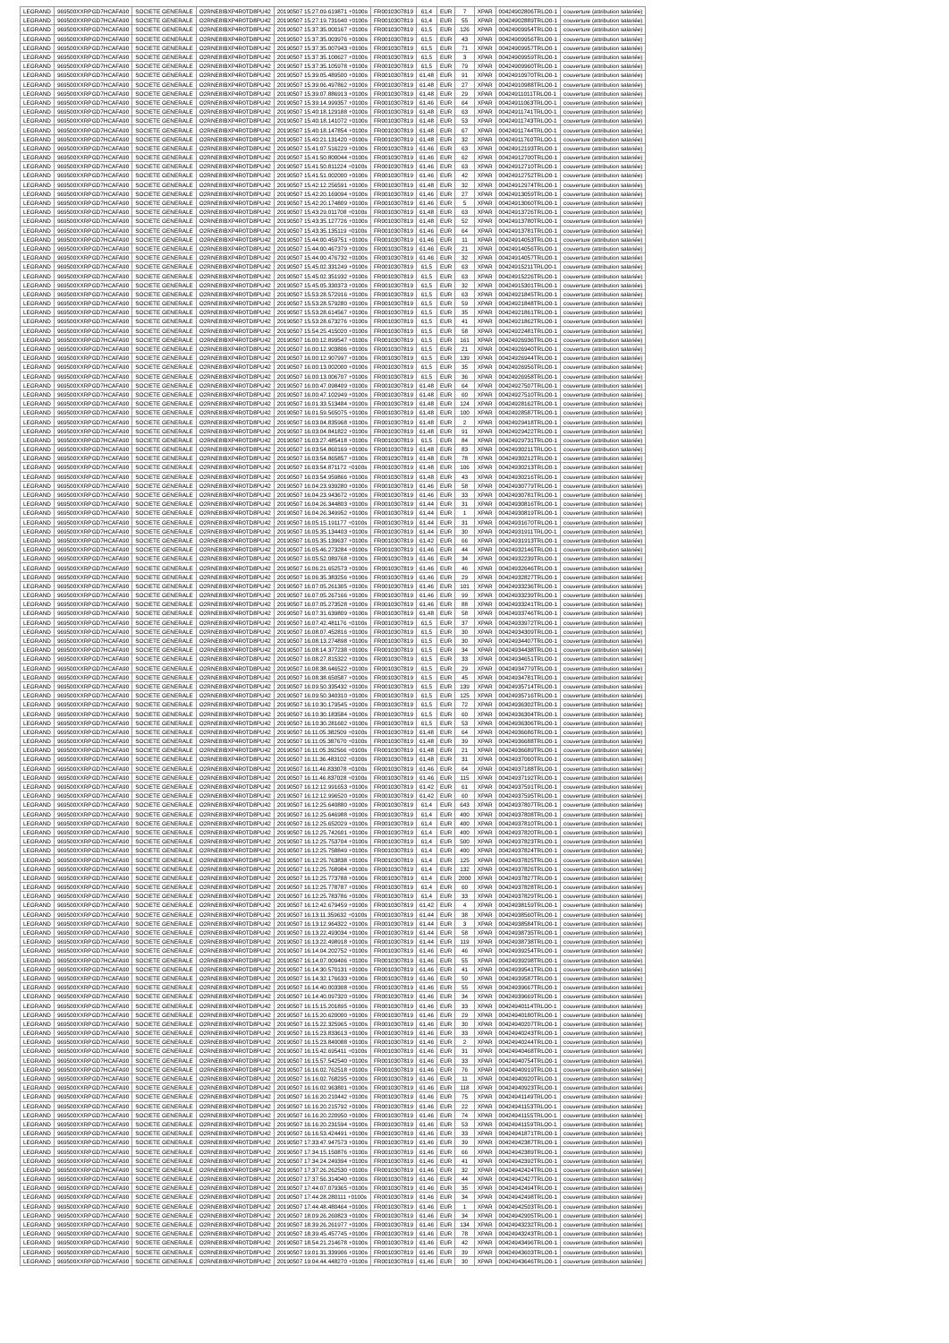| LEGRAND | 969500XXRPGD7HCAFA90 | SOCIETE GENERALE | O2RNE8IBXP4R0TD8PU42 | 20190507 15:27:09.619871 +0100s | FR0010307819 | 61,4 | EUR | 7 | XPAR | 00424902806TRLO0-1 | couverture (attribution salariée) |
| LEGRAND | 969500XXRPGD7HCAFA90 | SOCIETE GENERALE | O2RNE8IBXP4R0TD8PU42 | 20190507 15:27:19.731640 +0100s | FR0010307819 | 61,4 | EUR | 55 | XPAR | 00424902889TRLO0-1 | couverture (attribution salariée) |
| LEGRAND | 969500XXRPGD7HCAFA90 | SOCIETE GENERALE | O2RNE8IBXP4R0TD8PU42 | 20190507 15:37:35.000167 +0100s | FR0010307819 | 61,5 | EUR | 126 | XPAR | 00424909954TRLO0-1 | couverture (attribution salariée) |
| LEGRAND | 969500XXRPGD7HCAFA90 | SOCIETE GENERALE | O2RNE8IBXP4R0TD8PU42 | 20190507 15:37:35.003976 +0100s | FR0010307819 | 61,5 | EUR | 43 | XPAR | 00424909956TRLO0-1 | couverture (attribution salariée) |
| LEGRAND | 969500XXRPGD7HCAFA90 | SOCIETE GENERALE | O2RNE8IBXP4R0TD8PU42 | 20190507 15:37:35.007943 +0100s | FR0010307819 | 61,5 | EUR | 71 | XPAR | 00424909957TRLO0-1 | couverture (attribution salariée) |
| LEGRAND | 969500XXRPGD7HCAFA90 | SOCIETE GENERALE | O2RNE8IBXP4R0TD8PU42 | 20190507 15:37:35.100627 +0100s | FR0010307819 | 61,5 | EUR | 3 | XPAR | 00424909959TRLO0-1 | couverture (attribution salariée) |
| LEGRAND | 969500XXRPGD7HCAFA90 | SOCIETE GENERALE | O2RNE8IBXP4R0TD8PU42 | 20190507 15:37:35.105978 +0100s | FR0010307819 | 61,5 | EUR | 79 | XPAR | 00424909960TRLO0-1 | couverture (attribution salariée) |
| LEGRAND | 969500XXRPGD7HCAFA90 | SOCIETE GENERALE | O2RNE8IBXP4R0TD8PU42 | 20190507 15:39:05.489500 +0100s | FR0010307819 | 61,48 | EUR | 91 | XPAR | 00424910970TRLO0-1 | couverture (attribution salariée) |
| LEGRAND | 969500XXRPGD7HCAFA90 | SOCIETE GENERALE | O2RNE8IBXP4R0TD8PU42 | 20190507 15:39:06.497862 +0100s | FR0010307819 | 61,48 | EUR | 27 | XPAR | 00424910988TRLO0-1 | couverture (attribution salariée) |
| LEGRAND | 969500XXRPGD7HCAFA90 | SOCIETE GENERALE | O2RNE8IBXP4R0TD8PU42 | 20190507 15:39:07.886913 +0100s | FR0010307819 | 61,48 | EUR | 29 | XPAR | 00424911011TRLO0-1 | couverture (attribution salariée) |
| LEGRAND | 969500XXRPGD7HCAFA90 | SOCIETE GENERALE | O2RNE8IBXP4R0TD8PU42 | 20190507 15:39:14.999357 +0100s | FR0010307819 | 61,46 | EUR | 64 | XPAR | 00424911063TRLO0-1 | couverture (attribution salariée) |
| LEGRAND | 969500XXRPGD7HCAFA90 | SOCIETE GENERALE | O2RNE8IBXP4R0TD8PU42 | 20190507 15:40:18.129188 +0100s | FR0010307819 | 61,48 | EUR | 63 | XPAR | 00424911741TRLO0-1 | couverture (attribution salariée) |
| LEGRAND | 969500XXRPGD7HCAFA90 | SOCIETE GENERALE | O2RNE8IBXP4R0TD8PU42 | 20190507 15:40:18.141072 +0100s | FR0010307819 | 61,48 | EUR | 53 | XPAR | 00424911743TRLO0-1 | couverture (attribution salariée) |
| LEGRAND | 969500XXRPGD7HCAFA90 | SOCIETE GENERALE | O2RNE8IBXP4R0TD8PU42 | 20190507 15:40:18.147854 +0100s | FR0010307819 | 61,48 | EUR | 67 | XPAR | 00424911744TRLO0-1 | couverture (attribution salariée) |
| LEGRAND | 969500XXRPGD7HCAFA90 | SOCIETE GENERALE | O2RNE8IBXP4R0TD8PU42 | 20190507 15:40:21.131420 +0100s | FR0010307819 | 61,48 | EUR | 32 | XPAR | 00424911760TRLO0-1 | couverture (attribution salariée) |
| LEGRAND | 969500XXRPGD7HCAFA90 | SOCIETE GENERALE | O2RNE8IBXP4R0TD8PU42 | 20190507 15:41:07.516229 +0100s | FR0010307819 | 61,46 | EUR | 63 | XPAR | 00424912193TRLO0-1 | couverture (attribution salariée) |
| LEGRAND | 969500XXRPGD7HCAFA90 | SOCIETE GENERALE | O2RNE8IBXP4R0TD8PU42 | 20190507 15:41:50.800044 +0100s | FR0010307819 | 61,46 | EUR | 62 | XPAR | 00424912700TRLO0-1 | couverture (attribution salariée) |
| LEGRAND | 969500XXRPGD7HCAFA90 | SOCIETE GENERALE | O2RNE8IBXP4R0TD8PU42 | 20190507 15:41:50.811224 +0100s | FR0010307819 | 61,46 | EUR | 63 | XPAR | 00424912710TRLO0-1 | couverture (attribution salariée) |
| LEGRAND | 969500XXRPGD7HCAFA90 | SOCIETE GENERALE | O2RNE8IBXP4R0TD8PU42 | 20190507 15:41:51.002000 +0100s | FR0010307819 | 61,46 | EUR | 42 | XPAR | 00424912752TRLO0-1 | couverture (attribution salariée) |
| LEGRAND | 969500XXRPGD7HCAFA90 | SOCIETE GENERALE | O2RNE8IBXP4R0TD8PU42 | 20190507 15:42:12.256591 +0100s | FR0010307819 | 61,48 | EUR | 32 | XPAR | 00424912974TRLO0-1 | couverture (attribution salariée) |
| LEGRAND | 969500XXRPGD7HCAFA90 | SOCIETE GENERALE | O2RNE8IBXP4R0TD8PU42 | 20190507 15:42:20.169094 +0100s | FR0010307819 | 61,46 | EUR | 27 | XPAR | 00424913059TRLO0-1 | couverture (attribution salariée) |
| LEGRAND | 969500XXRPGD7HCAFA90 | SOCIETE GENERALE | O2RNE8IBXP4R0TD8PU42 | 20190507 15:42:20.174809 +0100s | FR0010307819 | 61,46 | EUR | 5 | XPAR | 00424913060TRLO0-1 | couverture (attribution salariée) |
| LEGRAND | 969500XXRPGD7HCAFA90 | SOCIETE GENERALE | O2RNE8IBXP4R0TD8PU42 | 20190507 15:43:29.011708 +0100s | FR0010307819 | 61,48 | EUR | 63 | XPAR | 00424913726TRLO0-1 | couverture (attribution salariée) |
| LEGRAND | 969500XXRPGD7HCAFA90 | SOCIETE GENERALE | O2RNE8IBXP4R0TD8PU42 | 20190507 15:43:35.127726 +0100s | FR0010307819 | 61,48 | EUR | 52 | XPAR | 00424913780TRLO0-1 | couverture (attribution salariée) |
| LEGRAND | 969500XXRPGD7HCAFA90 | SOCIETE GENERALE | O2RNE8IBXP4R0TD8PU42 | 20190507 15:43:35.135119 +0100s | FR0010307819 | 61,46 | EUR | 64 | XPAR | 00424913781TRLO0-1 | couverture (attribution salariée) |
| LEGRAND | 969500XXRPGD7HCAFA90 | SOCIETE GENERALE | O2RNE8IBXP4R0TD8PU42 | 20190507 15:44:00.459751 +0100s | FR0010307819 | 61,46 | EUR | 11 | XPAR | 00424914053TRLO0-1 | couverture (attribution salariée) |
| LEGRAND | 969500XXRPGD7HCAFA90 | SOCIETE GENERALE | O2RNE8IBXP4R0TD8PU42 | 20190507 15:44:00.467379 +0100s | FR0010307819 | 61,46 | EUR | 21 | XPAR | 00424914056TRLO0-1 | couverture (attribution salariée) |
| LEGRAND | 969500XXRPGD7HCAFA90 | SOCIETE GENERALE | O2RNE8IBXP4R0TD8PU42 | 20190507 15:44:00.476732 +0100s | FR0010307819 | 61,46 | EUR | 32 | XPAR | 00424914057TRLO0-1 | couverture (attribution salariée) |
| LEGRAND | 969500XXRPGD7HCAFA90 | SOCIETE GENERALE | O2RNE8IBXP4R0TD8PU42 | 20190507 15:45:02.331249 +0100s | FR0010307819 | 61,5 | EUR | 63 | XPAR | 00424915211TRLO0-1 | couverture (attribution salariée) |
| LEGRAND | 969500XXRPGD7HCAFA90 | SOCIETE GENERALE | O2RNE8IBXP4R0TD8PU42 | 20190507 15:45:02.351932 +0100s | FR0010307819 | 61,5 | EUR | 63 | XPAR | 00424915226TRLO0-1 | couverture (attribution salariée) |
| LEGRAND | 969500XXRPGD7HCAFA90 | SOCIETE GENERALE | O2RNE8IBXP4R0TD8PU42 | 20190507 15:45:05.330373 +0100s | FR0010307819 | 61,5 | EUR | 32 | XPAR | 00424915301TRLO0-1 | couverture (attribution salariée) |
| LEGRAND | 969500XXRPGD7HCAFA90 | SOCIETE GENERALE | O2RNE8IBXP4R0TD8PU42 | 20190507 15:53:28.572916 +0100s | FR0010307819 | 61,5 | EUR | 63 | XPAR | 00424921845TRLO0-1 | couverture (attribution salariée) |
| LEGRAND | 969500XXRPGD7HCAFA90 | SOCIETE GENERALE | O2RNE8IBXP4R0TD8PU42 | 20190507 15:53:28.579280 +0100s | FR0010307819 | 61,5 | EUR | 59 | XPAR | 00424921848TRLO0-1 | couverture (attribution salariée) |
| LEGRAND | 969500XXRPGD7HCAFA90 | SOCIETE GENERALE | O2RNE8IBXP4R0TD8PU42 | 20190507 15:53:28.614567 +0100s | FR0010307819 | 61,5 | EUR | 35 | XPAR | 00424921861TRLO0-1 | couverture (attribution salariée) |
| LEGRAND | 969500XXRPGD7HCAFA90 | SOCIETE GENERALE | O2RNE8IBXP4R0TD8PU42 | 20190507 15:53:28.673276 +0100s | FR0010307819 | 61,5 | EUR | 41 | XPAR | 00424921862TRLO0-1 | couverture (attribution salariée) |
| LEGRAND | 969500XXRPGD7HCAFA90 | SOCIETE GENERALE | O2RNE8IBXP4R0TD8PU42 | 20190507 15:54:25.415020 +0100s | FR0010307819 | 61,5 | EUR | 58 | XPAR | 00424922481TRLO0-1 | couverture (attribution salariée) |
| LEGRAND | 969500XXRPGD7HCAFA90 | SOCIETE GENERALE | O2RNE8IBXP4R0TD8PU42 | 20190507 16:00:12.899547 +0100s | FR0010307819 | 61,5 | EUR | 161 | XPAR | 00424926936TRLO0-1 | couverture (attribution salariée) |
| LEGRAND | 969500XXRPGD7HCAFA90 | SOCIETE GENERALE | O2RNE8IBXP4R0TD8PU42 | 20190507 16:00:12.903806 +0100s | FR0010307819 | 61,5 | EUR | 21 | XPAR | 00424926940TRLO0-1 | couverture (attribution salariée) |
| LEGRAND | 969500XXRPGD7HCAFA90 | SOCIETE GENERALE | O2RNE8IBXP4R0TD8PU42 | 20190507 16:00:12.907997 +0100s | FR0010307819 | 61,5 | EUR | 139 | XPAR | 00424926944TRLO0-1 | couverture (attribution salariée) |
| LEGRAND | 969500XXRPGD7HCAFA90 | SOCIETE GENERALE | O2RNE8IBXP4R0TD8PU42 | 20190507 16:00:13.002000 +0100s | FR0010307819 | 61,5 | EUR | 35 | XPAR | 00424926956TRLO0-1 | couverture (attribution salariée) |
| LEGRAND | 969500XXRPGD7HCAFA90 | SOCIETE GENERALE | O2RNE8IBXP4R0TD8PU42 | 20190507 16:00:13.006707 +0100s | FR0010307819 | 61,5 | EUR | 36 | XPAR | 00424926958TRLO0-1 | couverture (attribution salariée) |
| LEGRAND | 969500XXRPGD7HCAFA90 | SOCIETE GENERALE | O2RNE8IBXP4R0TD8PU42 | 20190507 16:00:47.098409 +0100s | FR0010307819 | 61,48 | EUR | 64 | XPAR | 00424927507TRLO0-1 | couverture (attribution salariée) |
| LEGRAND | 969500XXRPGD7HCAFA90 | SOCIETE GENERALE | O2RNE8IBXP4R0TD8PU42 | 20190507 16:00:47.102949 +0100s | FR0010307819 | 61,48 | EUR | 60 | XPAR | 00424927510TRLO0-1 | couverture (attribution salariée) |
| LEGRAND | 969500XXRPGD7HCAFA90 | SOCIETE GENERALE | O2RNE8IBXP4R0TD8PU42 | 20190507 16:01:33.513484 +0100s | FR0010307819 | 61,48 | EUR | 124 | XPAR | 00424928162TRLO0-1 | couverture (attribution salariée) |
| LEGRAND | 969500XXRPGD7HCAFA90 | SOCIETE GENERALE | O2RNE8IBXP4R0TD8PU42 | 20190507 16:01:59.565075 +0100s | FR0010307819 | 61,48 | EUR | 100 | XPAR | 00424928587TRLO0-1 | couverture (attribution salariée) |
| LEGRAND | 969500XXRPGD7HCAFA90 | SOCIETE GENERALE | O2RNE8IBXP4R0TD8PU42 | 20190507 16:03:04.835968 +0100s | FR0010307819 | 61,48 | EUR | 2 | XPAR | 00424929418TRLO0-1 | couverture (attribution salariée) |
| LEGRAND | 969500XXRPGD7HCAFA90 | SOCIETE GENERALE | O2RNE8IBXP4R0TD8PU42 | 20190507 16:03:04.841822 +0100s | FR0010307819 | 61,48 | EUR | 91 | XPAR | 00424929422TRLO0-1 | couverture (attribution salariée) |
| LEGRAND | 969500XXRPGD7HCAFA90 | SOCIETE GENERALE | O2RNE8IBXP4R0TD8PU42 | 20190507 16:03:27.485418 +0100s | FR0010307819 | 61,5 | EUR | 84 | XPAR | 00424929731TRLO0-1 | couverture (attribution salariée) |
| LEGRAND | 969500XXRPGD7HCAFA90 | SOCIETE GENERALE | O2RNE8IBXP4R0TD8PU42 | 20190507 16:03:54.860169 +0100s | FR0010307819 | 61,48 | EUR | 83 | XPAR | 00424930211TRLO0-1 | couverture (attribution salariée) |
| LEGRAND | 969500XXRPGD7HCAFA90 | SOCIETE GENERALE | O2RNE8IBXP4R0TD8PU42 | 20190507 16:03:54.865857 +0100s | FR0010307819 | 61,48 | EUR | 78 | XPAR | 00424930212TRLO0-1 | couverture (attribution salariée) |
| LEGRAND | 969500XXRPGD7HCAFA90 | SOCIETE GENERALE | O2RNE8IBXP4R0TD8PU42 | 20190507 16:03:54.871172 +0100s | FR0010307819 | 61,48 | EUR | 106 | XPAR | 00424930213TRLO0-1 | couverture (attribution salariée) |
| LEGRAND | 969500XXRPGD7HCAFA90 | SOCIETE GENERALE | O2RNE8IBXP4R0TD8PU42 | 20190507 16:03:54.959866 +0100s | FR0010307819 | 61,48 | EUR | 43 | XPAR | 00424930216TRLO0-1 | couverture (attribution salariée) |
| LEGRAND | 969500XXRPGD7HCAFA90 | SOCIETE GENERALE | O2RNE8IBXP4R0TD8PU42 | 20190507 16:04:23.939280 +0100s | FR0010307819 | 61,46 | EUR | 58 | XPAR | 00424930779TRLO0-1 | couverture (attribution salariée) |
| LEGRAND | 969500XXRPGD7HCAFA90 | SOCIETE GENERALE | O2RNE8IBXP4R0TD8PU42 | 20190507 16:04:23.943672 +0100s | FR0010307819 | 61,46 | EUR | 33 | XPAR | 00424930781TRLO0-1 | couverture (attribution salariée) |
| LEGRAND | 969500XXRPGD7HCAFA90 | SOCIETE GENERALE | O2RNE8IBXP4R0TD8PU42 | 20190507 16:04:26.344803 +0100s | FR0010307819 | 61,44 | EUR | 31 | XPAR | 00424930816TRLO0-1 | couverture (attribution salariée) |
| LEGRAND | 969500XXRPGD7HCAFA90 | SOCIETE GENERALE | O2RNE8IBXP4R0TD8PU42 | 20190507 16:04:26.349952 +0100s | FR0010307819 | 61,44 | EUR | 1 | XPAR | 00424930819TRLO0-1 | couverture (attribution salariée) |
| LEGRAND | 969500XXRPGD7HCAFA90 | SOCIETE GENERALE | O2RNE8IBXP4R0TD8PU42 | 20190507 16:05:15.191177 +0100s | FR0010307819 | 61,44 | EUR | 31 | XPAR | 00424931670TRLO0-1 | couverture (attribution salariée) |
| LEGRAND | 969500XXRPGD7HCAFA90 | SOCIETE GENERALE | O2RNE8IBXP4R0TD8PU42 | 20190507 16:05:35.134403 +0100s | FR0010307819 | 61,44 | EUR | 30 | XPAR | 00424931911TRLO0-1 | couverture (attribution salariée) |
| LEGRAND | 969500XXRPGD7HCAFA90 | SOCIETE GENERALE | O2RNE8IBXP4R0TD8PU42 | 20190507 16:05:35.139637 +0100s | FR0010307819 | 61,42 | EUR | 66 | XPAR | 00424931913TRLO0-1 | couverture (attribution salariée) |
| LEGRAND | 969500XXRPGD7HCAFA90 | SOCIETE GENERALE | O2RNE8IBXP4R0TD8PU42 | 20190507 16:05:46.273284 +0100s | FR0010307819 | 61,46 | EUR | 44 | XPAR | 00424932146TRLO0-1 | couverture (attribution salariée) |
| LEGRAND | 969500XXRPGD7HCAFA90 | SOCIETE GENERALE | O2RNE8IBXP4R0TD8PU42 | 20190507 16:05:52.089768 +0100s | FR0010307819 | 61,46 | EUR | 34 | XPAR | 00424932239TRLO0-1 | couverture (attribution salariée) |
| LEGRAND | 969500XXRPGD7HCAFA90 | SOCIETE GENERALE | O2RNE8IBXP4R0TD8PU42 | 20190507 16:06:21.652573 +0100s | FR0010307819 | 61,46 | EUR | 46 | XPAR | 00424932646TRLO0-1 | couverture (attribution salariée) |
| LEGRAND | 969500XXRPGD7HCAFA90 | SOCIETE GENERALE | O2RNE8IBXP4R0TD8PU42 | 20190507 16:06:35.383256 +0100s | FR0010307819 | 61,46 | EUR | 29 | XPAR | 00424932827TRLO0-1 | couverture (attribution salariée) |
| LEGRAND | 969500XXRPGD7HCAFA90 | SOCIETE GENERALE | O2RNE8IBXP4R0TD8PU42 | 20190507 16:07:05.261305 +0100s | FR0010307819 | 61,46 | EUR | 101 | XPAR | 00424933236TRLO0-1 | couverture (attribution salariée) |
| LEGRAND | 969500XXRPGD7HCAFA90 | SOCIETE GENERALE | O2RNE8IBXP4R0TD8PU42 | 20190507 16:07:05.267166 +0100s | FR0010307819 | 61,46 | EUR | 99 | XPAR | 00424933239TRLO0-1 | couverture (attribution salariée) |
| LEGRAND | 969500XXRPGD7HCAFA90 | SOCIETE GENERALE | O2RNE8IBXP4R0TD8PU42 | 20190507 16:07:05.273528 +0100s | FR0010307819 | 61,46 | EUR | 88 | XPAR | 00424933241TRLO0-1 | couverture (attribution salariée) |
| LEGRAND | 969500XXRPGD7HCAFA90 | SOCIETE GENERALE | O2RNE8IBXP4R0TD8PU42 | 20190507 16:07:31.639809 +0100s | FR0010307819 | 61,48 | EUR | 58 | XPAR | 00424933746TRLO0-1 | couverture (attribution salariée) |
| LEGRAND | 969500XXRPGD7HCAFA90 | SOCIETE GENERALE | O2RNE8IBXP4R0TD8PU42 | 20190507 16:07:42.481176 +0100s | FR0010307819 | 61,5 | EUR | 37 | XPAR | 00424933972TRLO0-1 | couverture (attribution salariée) |
| LEGRAND | 969500XXRPGD7HCAFA90 | SOCIETE GENERALE | O2RNE8IBXP4R0TD8PU42 | 20190507 16:08:07.452816 +0100s | FR0010307819 | 61,5 | EUR | 30 | XPAR | 00424934309TRLO0-1 | couverture (attribution salariée) |
| LEGRAND | 969500XXRPGD7HCAFA90 | SOCIETE GENERALE | O2RNE8IBXP4R0TD8PU42 | 20190507 16:08:13.274898 +0100s | FR0010307819 | 61,5 | EUR | 30 | XPAR | 00424934407TRLO0-1 | couverture (attribution salariée) |
| LEGRAND | 969500XXRPGD7HCAFA90 | SOCIETE GENERALE | O2RNE8IBXP4R0TD8PU42 | 20190507 16:08:14.377238 +0100s | FR0010307819 | 61,5 | EUR | 34 | XPAR | 00424934438TRLO0-1 | couverture (attribution salariée) |
| LEGRAND | 969500XXRPGD7HCAFA90 | SOCIETE GENERALE | O2RNE8IBXP4R0TD8PU42 | 20190507 16:08:27.815322 +0100s | FR0010307819 | 61,5 | EUR | 33 | XPAR | 00424934651TRLO0-1 | couverture (attribution salariée) |
| LEGRAND | 969500XXRPGD7HCAFA90 | SOCIETE GENERALE | O2RNE8IBXP4R0TD8PU42 | 20190507 16:08:38.646522 +0100s | FR0010307819 | 61,5 | EUR | 29 | XPAR | 00424934779TRLO0-1 | couverture (attribution salariée) |
| LEGRAND | 969500XXRPGD7HCAFA90 | SOCIETE GENERALE | O2RNE8IBXP4R0TD8PU42 | 20190507 16:08:38.650587 +0100s | FR0010307819 | 61,5 | EUR | 45 | XPAR | 00424934781TRLO0-1 | couverture (attribution salariée) |
| LEGRAND | 969500XXRPGD7HCAFA90 | SOCIETE GENERALE | O2RNE8IBXP4R0TD8PU42 | 20190507 16:09:50.335432 +0100s | FR0010307819 | 61,5 | EUR | 139 | XPAR | 00424935714TRLO0-1 | couverture (attribution salariée) |
| LEGRAND | 969500XXRPGD7HCAFA90 | SOCIETE GENERALE | O2RNE8IBXP4R0TD8PU42 | 20190507 16:09:50.340310 +0100s | FR0010307819 | 61,5 | EUR | 125 | XPAR | 00424935716TRLO0-1 | couverture (attribution salariée) |
| LEGRAND | 969500XXRPGD7HCAFA90 | SOCIETE GENERALE | O2RNE8IBXP4R0TD8PU42 | 20190507 16:10:30.179545 +0100s | FR0010307819 | 61,5 | EUR | 72 | XPAR | 00424936302TRLO0-1 | couverture (attribution salariée) |
| LEGRAND | 969500XXRPGD7HCAFA90 | SOCIETE GENERALE | O2RNE8IBXP4R0TD8PU42 | 20190507 16:10:30.183584 +0100s | FR0010307819 | 61,5 | EUR | 60 | XPAR | 00424936304TRLO0-1 | couverture (attribution salariée) |
| LEGRAND | 969500XXRPGD7HCAFA90 | SOCIETE GENERALE | O2RNE8IBXP4R0TD8PU42 | 20190507 16:10:30.281602 +0100s | FR0010307819 | 61,5 | EUR | 53 | XPAR | 00424936306TRLO0-1 | couverture (attribution salariée) |
| LEGRAND | 969500XXRPGD7HCAFA90 | SOCIETE GENERALE | O2RNE8IBXP4R0TD8PU42 | 20190507 16:11:05.382509 +0100s | FR0010307819 | 61,48 | EUR | 64 | XPAR | 00424936686TRLO0-1 | couverture (attribution salariée) |
| LEGRAND | 969500XXRPGD7HCAFA90 | SOCIETE GENERALE | O2RNE8IBXP4R0TD8PU42 | 20190507 16:11:05.387670 +0100s | FR0010307819 | 61,48 | EUR | 39 | XPAR | 00424936688TRLO0-1 | couverture (attribution salariée) |
| LEGRAND | 969500XXRPGD7HCAFA90 | SOCIETE GENERALE | O2RNE8IBXP4R0TD8PU42 | 20190507 16:11:05.392566 +0100s | FR0010307819 | 61,48 | EUR | 21 | XPAR | 00424936689TRLO0-1 | couverture (attribution salariée) |
| LEGRAND | 969500XXRPGD7HCAFA90 | SOCIETE GENERALE | O2RNE8IBXP4R0TD8PU42 | 20190507 16:11:36.483102 +0100s | FR0010307819 | 61,48 | EUR | 31 | XPAR | 00424937060TRLO0-1 | couverture (attribution salariée) |
| LEGRAND | 969500XXRPGD7HCAFA90 | SOCIETE GENERALE | O2RNE8IBXP4R0TD8PU42 | 20190507 16:11:46.833078 +0100s | FR0010307819 | 61,46 | EUR | 64 | XPAR | 00424937188TRLO0-1 | couverture (attribution salariée) |
| LEGRAND | 969500XXRPGD7HCAFA90 | SOCIETE GENERALE | O2RNE8IBXP4R0TD8PU42 | 20190507 16:11:46.837028 +0100s | FR0010307819 | 61,46 | EUR | 115 | XPAR | 00424937192TRLO0-1 | couverture (attribution salariée) |
| LEGRAND | 969500XXRPGD7HCAFA90 | SOCIETE GENERALE | O2RNE8IBXP4R0TD8PU42 | 20190507 16:12:12.991653 +0100s | FR0010307819 | 61,42 | EUR | 61 | XPAR | 00424937591TRLO0-1 | couverture (attribution salariée) |
| LEGRAND | 969500XXRPGD7HCAFA90 | SOCIETE GENERALE | O2RNE8IBXP4R0TD8PU42 | 20190507 16:12:12.996520 +0100s | FR0010307819 | 61,42 | EUR | 60 | XPAR | 00424937595TRLO0-1 | couverture (attribution salariée) |
| LEGRAND | 969500XXRPGD7HCAFA90 | SOCIETE GENERALE | O2RNE8IBXP4R0TD8PU42 | 20190507 16:12:25.640880 +0100s | FR0010307819 | 61,4 | EUR | 643 | XPAR | 00424937807TRLO0-1 | couverture (attribution salariée) |
| LEGRAND | 969500XXRPGD7HCAFA90 | SOCIETE GENERALE | O2RNE8IBXP4R0TD8PU42 | 20190507 16:12:25.646988 +0100s | FR0010307819 | 61,4 | EUR | 400 | XPAR | 00424937808TRLO0-1 | couverture (attribution salariée) |
| LEGRAND | 969500XXRPGD7HCAFA90 | SOCIETE GENERALE | O2RNE8IBXP4R0TD8PU42 | 20190507 16:12:25.652029 +0100s | FR0010307819 | 61,4 | EUR | 400 | XPAR | 00424937810TRLO0-1 | couverture (attribution salariée) |
| LEGRAND | 969500XXRPGD7HCAFA90 | SOCIETE GENERALE | O2RNE8IBXP4R0TD8PU42 | 20190507 16:12:25.742601 +0100s | FR0010307819 | 61,4 | EUR | 400 | XPAR | 00424937820TRLO0-1 | couverture (attribution salariée) |
| LEGRAND | 969500XXRPGD7HCAFA90 | SOCIETE GENERALE | O2RNE8IBXP4R0TD8PU42 | 20190507 16:12:25.753704 +0100s | FR0010307819 | 61,4 | EUR | 500 | XPAR | 00424937823TRLO0-1 | couverture (attribution salariée) |
| LEGRAND | 969500XXRPGD7HCAFA90 | SOCIETE GENERALE | O2RNE8IBXP4R0TD8PU42 | 20190507 16:12:25.758849 +0100s | FR0010307819 | 61,4 | EUR | 400 | XPAR | 00424937824TRLO0-1 | couverture (attribution salariée) |
| LEGRAND | 969500XXRPGD7HCAFA90 | SOCIETE GENERALE | O2RNE8IBXP4R0TD8PU42 | 20190507 16:12:25.763838 +0100s | FR0010307819 | 61,4 | EUR | 125 | XPAR | 00424937825TRLO0-1 | couverture (attribution salariée) |
| LEGRAND | 969500XXRPGD7HCAFA90 | SOCIETE GENERALE | O2RNE8IBXP4R0TD8PU42 | 20190507 16:12:25.768984 +0100s | FR0010307819 | 61,4 | EUR | 132 | XPAR | 00424937826TRLO0-1 | couverture (attribution salariée) |
| LEGRAND | 969500XXRPGD7HCAFA90 | SOCIETE GENERALE | O2RNE8IBXP4R0TD8PU42 | 20190507 16:12:25.773788 +0100s | FR0010307819 | 61,4 | EUR | 2000 | XPAR | 00424937827TRLO0-1 | couverture (attribution salariée) |
| LEGRAND | 969500XXRPGD7HCAFA90 | SOCIETE GENERALE | O2RNE8IBXP4R0TD8PU42 | 20190507 16:12:25.778787 +0100s | FR0010307819 | 61,4 | EUR | 60 | XPAR | 00424937828TRLO0-1 | couverture (attribution salariée) |
| LEGRAND | 969500XXRPGD7HCAFA90 | SOCIETE GENERALE | O2RNE8IBXP4R0TD8PU42 | 20190507 16:12:25.783786 +0100s | FR0010307819 | 61,4 | EUR | 33 | XPAR | 00424937829TRLO0-1 | couverture (attribution salariée) |
| LEGRAND | 969500XXRPGD7HCAFA90 | SOCIETE GENERALE | O2RNE8IBXP4R0TD8PU42 | 20190507 16:12:42.679459 +0100s | FR0010307819 | 61,42 | EUR | 4 | XPAR | 00424938159TRLO0-1 | couverture (attribution salariée) |
| LEGRAND | 969500XXRPGD7HCAFA90 | SOCIETE GENERALE | O2RNE8IBXP4R0TD8PU42 | 20190507 16:13:11.359632 +0100s | FR0010307819 | 61,44 | EUR | 38 | XPAR | 00424938560TRLO0-1 | couverture (attribution salariée) |
| LEGRAND | 969500XXRPGD7HCAFA90 | SOCIETE GENERALE | O2RNE8IBXP4R0TD8PU42 | 20190507 16:13:12.964322 +0100s | FR0010307819 | 61,44 | EUR | 3 | XPAR | 00424938584TRLO0-1 | couverture (attribution salariée) |
| LEGRAND | 969500XXRPGD7HCAFA90 | SOCIETE GENERALE | O2RNE8IBXP4R0TD8PU42 | 20190507 16:13:22.493034 +0100s | FR0010307819 | 61,44 | EUR | 58 | XPAR | 00424938735TRLO0-1 | couverture (attribution salariée) |
| LEGRAND | 969500XXRPGD7HCAFA90 | SOCIETE GENERALE | O2RNE8IBXP4R0TD8PU42 | 20190507 16:13:22.498918 +0100s | FR0010307819 | 61,44 | EUR | 119 | XPAR | 00424938738TRLO0-1 | couverture (attribution salariée) |
| LEGRAND | 969500XXRPGD7HCAFA90 | SOCIETE GENERALE | O2RNE8IBXP4R0TD8PU42 | 20190507 16:14:04.202752 +0100s | FR0010307819 | 61,46 | EUR | 46 | XPAR | 00424939254TRLO0-1 | couverture (attribution salariée) |
| LEGRAND | 969500XXRPGD7HCAFA90 | SOCIETE GENERALE | O2RNE8IBXP4R0TD8PU42 | 20190507 16:14:07.009406 +0100s | FR0010307819 | 61,46 | EUR | 55 | XPAR | 00424939298TRLO0-1 | couverture (attribution salariée) |
| LEGRAND | 969500XXRPGD7HCAFA90 | SOCIETE GENERALE | O2RNE8IBXP4R0TD8PU42 | 20190507 16:14:30.570131 +0100s | FR0010307819 | 61,46 | EUR | 41 | XPAR | 00424939541TRLO0-1 | couverture (attribution salariée) |
| LEGRAND | 969500XXRPGD7HCAFA90 | SOCIETE GENERALE | O2RNE8IBXP4R0TD8PU42 | 20190507 16:14:32.176633 +0100s | FR0010307819 | 61,46 | EUR | 50 | XPAR | 00424939587TRLO0-1 | couverture (attribution salariée) |
| LEGRAND | 969500XXRPGD7HCAFA90 | SOCIETE GENERALE | O2RNE8IBXP4R0TD8PU42 | 20190507 16:14:40.003308 +0100s | FR0010307819 | 61,46 | EUR | 55 | XPAR | 00424939667TRLO0-1 | couverture (attribution salariée) |
| LEGRAND | 969500XXRPGD7HCAFA90 | SOCIETE GENERALE | O2RNE8IBXP4R0TD8PU42 | 20190507 16:14:40.097320 +0100s | FR0010307819 | 61,46 | EUR | 34 | XPAR | 00424939669TRLO0-1 | couverture (attribution salariée) |
| LEGRAND | 969500XXRPGD7HCAFA90 | SOCIETE GENERALE | O2RNE8IBXP4R0TD8PU42 | 20190507 16:15:15.201895 +0100s | FR0010307819 | 61,46 | EUR | 33 | XPAR | 00424940114TRLO0-1 | couverture (attribution salariée) |
| LEGRAND | 969500XXRPGD7HCAFA90 | SOCIETE GENERALE | O2RNE8IBXP4R0TD8PU42 | 20190507 16:15:20.620000 +0100s | FR0010307819 | 61,46 | EUR | 29 | XPAR | 00424940180TRLO0-1 | couverture (attribution salariée) |
| LEGRAND | 969500XXRPGD7HCAFA90 | SOCIETE GENERALE | O2RNE8IBXP4R0TD8PU42 | 20190507 16:15:22.325965 +0100s | FR0010307819 | 61,46 | EUR | 30 | XPAR | 00424940207TRLO0-1 | couverture (attribution salariée) |
| LEGRAND | 969500XXRPGD7HCAFA90 | SOCIETE GENERALE | O2RNE8IBXP4R0TD8PU42 | 20190507 16:15:23.833613 +0100s | FR0010307819 | 61,46 | EUR | 33 | XPAR | 00424940243TRLO0-1 | couverture (attribution salariée) |
| LEGRAND | 969500XXRPGD7HCAFA90 | SOCIETE GENERALE | O2RNE8IBXP4R0TD8PU42 | 20190507 16:15:23.840088 +0100s | FR0010307819 | 61,46 | EUR | 2 | XPAR | 00424940244TRLO0-1 | couverture (attribution salariée) |
| LEGRAND | 969500XXRPGD7HCAFA90 | SOCIETE GENERALE | O2RNE8IBXP4R0TD8PU42 | 20190507 16:15:42.695411 +0100s | FR0010307819 | 61,46 | EUR | 31 | XPAR | 00424940468TRLO0-1 | couverture (attribution salariée) |
| LEGRAND | 969500XXRPGD7HCAFA90 | SOCIETE GENERALE | O2RNE8IBXP4R0TD8PU42 | 20190507 16:15:57.542540 +0100s | FR0010307819 | 61,46 | EUR | 33 | XPAR | 00424940754TRLO0-1 | couverture (attribution salariée) |
| LEGRAND | 969500XXRPGD7HCAFA90 | SOCIETE GENERALE | O2RNE8IBXP4R0TD8PU42 | 20190507 16:16:02.762518 +0100s | FR0010307819 | 61,46 | EUR | 76 | XPAR | 00424940919TRLO0-1 | couverture (attribution salariée) |
| LEGRAND | 969500XXRPGD7HCAFA90 | SOCIETE GENERALE | O2RNE8IBXP4R0TD8PU42 | 20190507 16:16:02.768295 +0100s | FR0010307819 | 61,46 | EUR | 11 | XPAR | 00424940920TRLO0-1 | couverture (attribution salariée) |
| LEGRAND | 969500XXRPGD7HCAFA90 | SOCIETE GENERALE | O2RNE8IBXP4R0TD8PU42 | 20190507 16:16:02.963801 +0100s | FR0010307819 | 61,46 | EUR | 118 | XPAR | 00424940923TRLO0-1 | couverture (attribution salariée) |
| LEGRAND | 969500XXRPGD7HCAFA90 | SOCIETE GENERALE | O2RNE8IBXP4R0TD8PU42 | 20190507 16:16:20.210442 +0100s | FR0010307819 | 61,46 | EUR | 75 | XPAR | 00424941149TRLO0-1 | couverture (attribution salariée) |
| LEGRAND | 969500XXRPGD7HCAFA90 | SOCIETE GENERALE | O2RNE8IBXP4R0TD8PU42 | 20190507 16:16:20.215792 +0100s | FR0010307819 | 61,46 | EUR | 22 | XPAR | 00424941153TRLO0-1 | couverture (attribution salariée) |
| LEGRAND | 969500XXRPGD7HCAFA90 | SOCIETE GENERALE | O2RNE8IBXP4R0TD8PU42 | 20190507 16:16:20.220950 +0100s | FR0010307819 | 61,46 | EUR | 74 | XPAR | 00424941155TRLO0-1 | couverture (attribution salariée) |
| LEGRAND | 969500XXRPGD7HCAFA90 | SOCIETE GENERALE | O2RNE8IBXP4R0TD8PU42 | 20190507 16:16:20.231594 +0100s | FR0010307819 | 61,46 | EUR | 53 | XPAR | 00424941159TRLO0-1 | couverture (attribution salariée) |
| LEGRAND | 969500XXRPGD7HCAFA90 | SOCIETE GENERALE | O2RNE8IBXP4R0TD8PU42 | 20190507 16:16:53.424491 +0100s | FR0010307819 | 61,46 | EUR | 33 | XPAR | 00424941871TRLO0-1 | couverture (attribution salariée) |
| LEGRAND | 969500XXRPGD7HCAFA90 | SOCIETE GENERALE | O2RNE8IBXP4R0TD8PU42 | 20190507 17:33:47.947573 +0100s | FR0010307819 | 61,46 | EUR | 39 | XPAR | 00424942387TRLO0-1 | couverture (attribution salariée) |
| LEGRAND | 969500XXRPGD7HCAFA90 | SOCIETE GENERALE | O2RNE8IBXP4R0TD8PU42 | 20190507 17:34:15.150876 +0100s | FR0010307819 | 61,46 | EUR | 66 | XPAR | 00424942389TRLO0-1 | couverture (attribution salariée) |
| LEGRAND | 969500XXRPGD7HCAFA90 | SOCIETE GENERALE | O2RNE8IBXP4R0TD8PU42 | 20190507 17:34:24.249394 +0100s | FR0010307819 | 61,46 | EUR | 41 | XPAR | 00424942392TRLO0-1 | couverture (attribution salariée) |
| LEGRAND | 969500XXRPGD7HCAFA90 | SOCIETE GENERALE | O2RNE8IBXP4R0TD8PU42 | 20190507 17:37:26.262530 +0100s | FR0010307819 | 61,46 | EUR | 32 | XPAR | 00424942424TRLO0-1 | couverture (attribution salariée) |
| LEGRAND | 969500XXRPGD7HCAFA90 | SOCIETE GENERALE | O2RNE8IBXP4R0TD8PU42 | 20190507 17:37:56.314040 +0100s | FR0010307819 | 61,46 | EUR | 44 | XPAR | 00424942427TRLO0-1 | couverture (attribution salariée) |
| LEGRAND | 969500XXRPGD7HCAFA90 | SOCIETE GENERALE | O2RNE8IBXP4R0TD8PU42 | 20190507 17:44:07.079365 +0100s | FR0010307819 | 61,46 | EUR | 35 | XPAR | 00424942494TRLO0-1 | couverture (attribution salariée) |
| LEGRAND | 969500XXRPGD7HCAFA90 | SOCIETE GENERALE | O2RNE8IBXP4R0TD8PU42 | 20190507 17:44:28.280111 +0100s | FR0010307819 | 61,46 | EUR | 34 | XPAR | 00424942498TRLO0-1 | couverture (attribution salariée) |
| LEGRAND | 969500XXRPGD7HCAFA90 | SOCIETE GENERALE | O2RNE8IBXP4R0TD8PU42 | 20190507 17:44:48.480464 +0100s | FR0010307819 | 61,46 | EUR | 1 | XPAR | 00424942503TRLO0-1 | couverture (attribution salariée) |
| LEGRAND | 969500XXRPGD7HCAFA90 | SOCIETE GENERALE | O2RNE8IBXP4R0TD8PU42 | 20190507 18:09:26.260823 +0100s | FR0010307819 | 61,46 | EUR | 34 | XPAR | 00424942905TRLO0-1 | couverture (attribution salariée) |
| LEGRAND | 969500XXRPGD7HCAFA90 | SOCIETE GENERALE | O2RNE8IBXP4R0TD8PU42 | 20190507 18:39:26.261977 +0100s | FR0010307819 | 61,46 | EUR | 134 | XPAR | 00424943232TRLO0-1 | couverture (attribution salariée) |
| LEGRAND | 969500XXRPGD7HCAFA90 | SOCIETE GENERALE | O2RNE8IBXP4R0TD8PU42 | 20190507 18:39:45.457745 +0100s | FR0010307819 | 61,46 | EUR | 78 | XPAR | 00424943243TRLO0-1 | couverture (attribution salariée) |
| LEGRAND | 969500XXRPGD7HCAFA90 | SOCIETE GENERALE | O2RNE8IBXP4R0TD8PU42 | 20190507 18:54:21.214678 +0100s | FR0010307819 | 61,46 | EUR | 42 | XPAR | 00424943496TRLO0-1 | couverture (attribution salariée) |
| LEGRAND | 969500XXRPGD7HCAFA90 | SOCIETE GENERALE | O2RNE8IBXP4R0TD8PU42 | 20190507 19:01:31.339906 +0100s | FR0010307819 | 61,46 | EUR | 39 | XPAR | 00424943603TRLO0-1 | couverture (attribution salariée) |
| LEGRAND | 969500XXRPGD7HCAFA90 | SOCIETE GENERALE | O2RNE8IBXP4R0TD8PU42 | 20190507 19:04:44.448270 +0100s | FR0010307819 | 61,46 | EUR | 30 | XPAR | 00424943646TRLO0-1 | couverture (attribution salariée) |